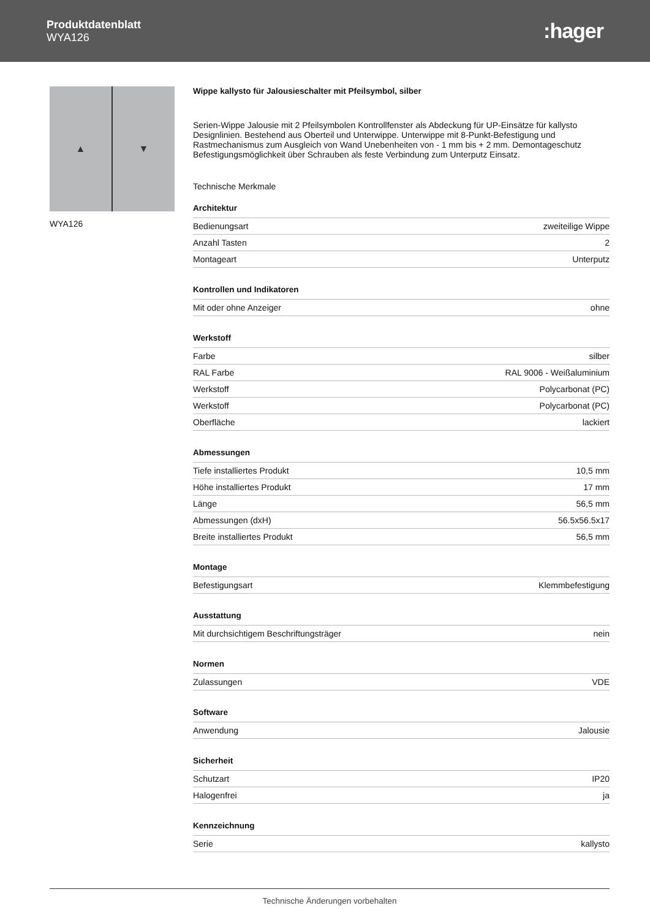Produktdatenblatt
WYA126
:hager
▲ ▼
WYA126
Wippe kallysto für Jalousieschalter mit Pfeilsymbol, silber
Serien-Wippe Jalousie mit 2 Pfeilsymbolen Kontrollfenster als Abdeckung für UP-Einsätze für kallysto Designlinien. Bestehend aus Oberteil und Unterwippe. Unterwippe mit 8-Punkt-Befestigung und Rastmechanismus zum Ausgleich von Wand Unebenheiten von - 1 mm bis + 2 mm. Demontageschutz Befestigungsmöglichkeit über Schrauben als feste Verbindung zum Unterputz Einsatz.
Technische Merkmale
| Architektur | |
| --- | --- |
| Bedienungsart | zweiteilige Wippe |
| Anzahl Tasten | 2 |
| Montageart | Unterputz |
| Kontrollen und Indikatoren | |
| --- | --- |
| Mit oder ohne Anzeiger | ohne |
| Werkstoff | |
| --- | --- |
| Farbe | silber |
| RAL Farbe | RAL 9006 - Weißaluminium |
| Werkstoff | Polycarbonat (PC) |
| Werkstoff | Polycarbonat (PC) |
| Oberfläche | lackiert |
| Abmessungen | |
| --- | --- |
| Tiefe installiertes Produkt | 10,5 mm |
| Höhe installiertes Produkt | 17 mm |
| Länge | 56,5 mm |
| Abmessungen (dxH) | 56.5x56.5x17 |
| Breite installiertes Produkt | 56,5 mm |
| Montage | |
| --- | --- |
| Befestigungsart | Klemmbefestigung |
| Ausstattung | |
| --- | --- |
| Mit durchsichtigem Beschriftungsträger | nein |
| Normen | |
| --- | --- |
| Zulassungen | VDE |
| Software | |
| --- | --- |
| Anwendung | Jalousie |
| Sicherheit | |
| --- | --- |
| Schutzart | IP20 |
| Halogenfrei | ja |
| Kennzeichnung | |
| --- | --- |
| Serie | kallysto |
Technische Änderungen vorbehalten